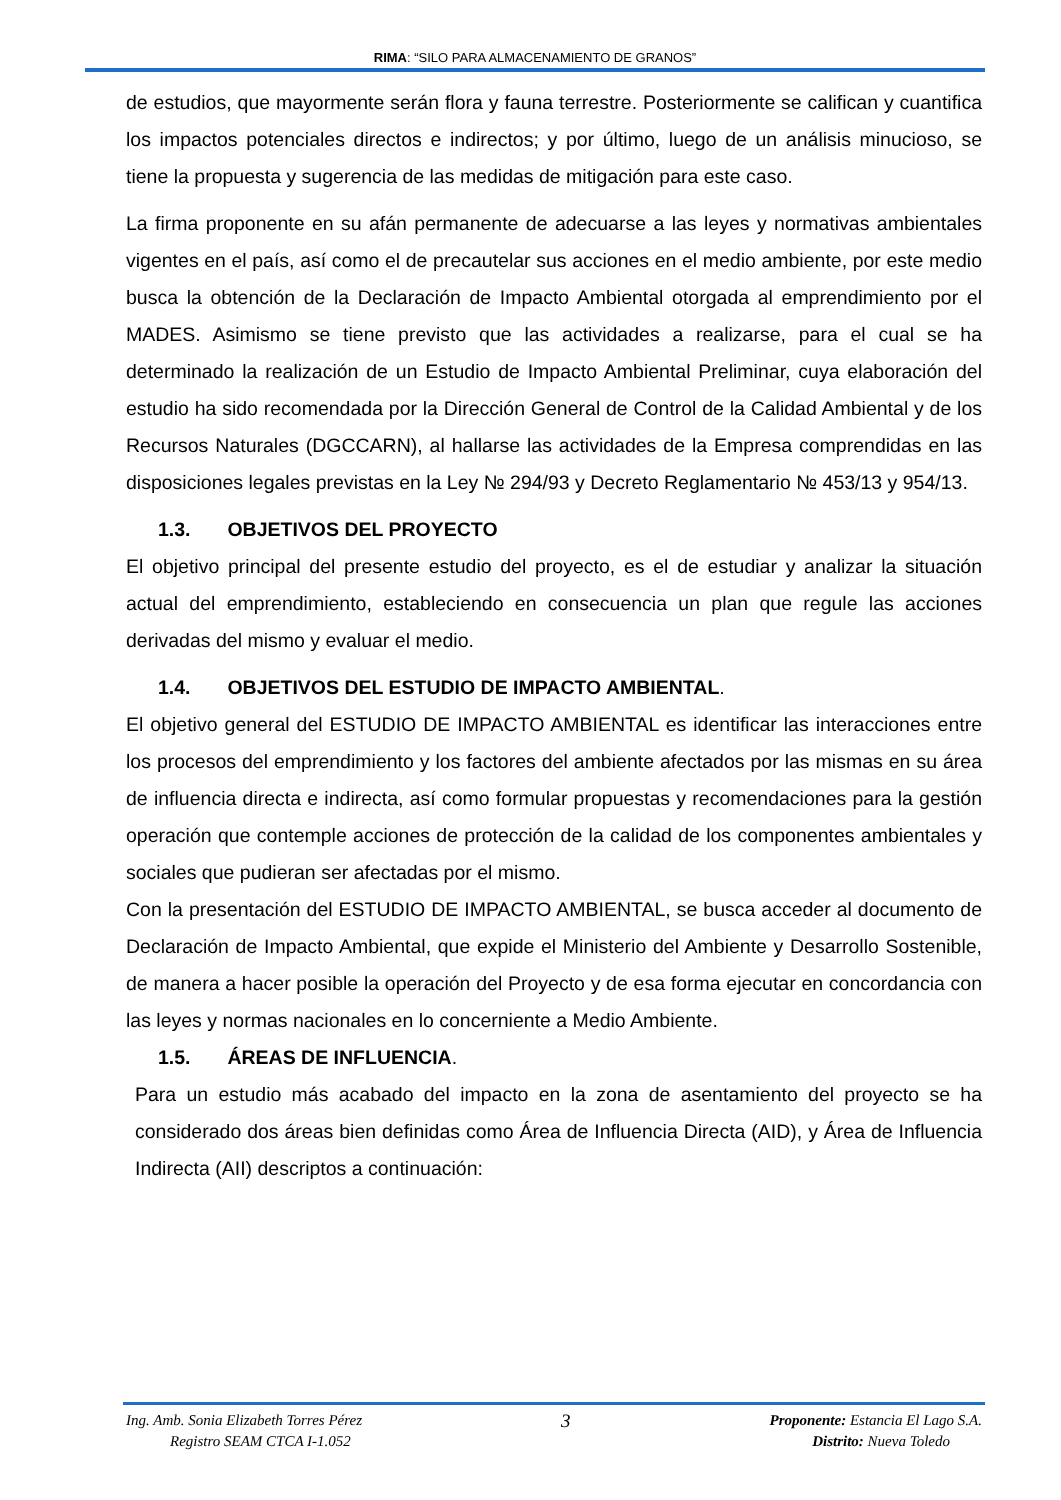RIMA: “SILO PARA ALMACENAMIENTO DE GRANOS”
de estudios, que mayormente serán flora y fauna terrestre. Posteriormente se califican y cuantifica los impactos potenciales directos e indirectos; y por último, luego de un análisis minucioso, se tiene la propuesta y sugerencia de las medidas de mitigación para este caso.
La firma proponente en su afán permanente de adecuarse a las leyes y normativas ambientales vigentes en el país, así como el de precautelar sus acciones en el medio ambiente, por este medio busca la obtención de la Declaración de Impacto Ambiental otorgada al emprendimiento por el MADES. Asimismo se tiene previsto que las actividades a realizarse, para el cual se ha determinado la realización de un Estudio de Impacto Ambiental Preliminar, cuya elaboración del estudio ha sido recomendada por la Dirección General de Control de la Calidad Ambiental y de los Recursos Naturales (DGCCARN), al hallarse las actividades de la Empresa comprendidas en las disposiciones legales previstas en la Ley № 294/93 y Decreto Reglamentario № 453/13 y 954/13.
1.3. OBJETIVOS DEL PROYECTO
El objetivo principal del presente estudio del proyecto, es el de estudiar y analizar la situación actual del emprendimiento, estableciendo en consecuencia un plan que regule las acciones derivadas del mismo y evaluar el medio.
1.4. OBJETIVOS DEL ESTUDIO DE IMPACTO AMBIENTAL.
El objetivo general del ESTUDIO DE IMPACTO AMBIENTAL es identificar las interacciones entre los procesos del emprendimiento y los factores del ambiente afectados por las mismas en su área de influencia directa e indirecta, así como formular propuestas y recomendaciones para la gestión operación que contemple acciones de protección de la calidad de los componentes ambientales y sociales que pudieran ser afectadas por el mismo.
Con la presentación del ESTUDIO DE IMPACTO AMBIENTAL, se busca acceder al documento de Declaración de Impacto Ambiental, que expide el Ministerio del Ambiente y Desarrollo Sostenible, de manera a hacer posible la operación del Proyecto y de esa forma ejecutar en concordancia con las leyes y normas nacionales en lo concerniente a Medio Ambiente.
1.5. ÁREAS DE INFLUENCIA.
Para un estudio más acabado del impacto en la zona de asentamiento del proyecto se ha considerado dos áreas bien definidas como Área de Influencia Directa (AID), y Área de Influencia Indirecta (AII) descriptos a continuación:
Ing. Amb. Sonia Elizabeth Torres Pérez
Registro SEAM CTCA I-1.052
3
Proponente: Estancia El Lago S.A.
Distrito: Nueva Toledo